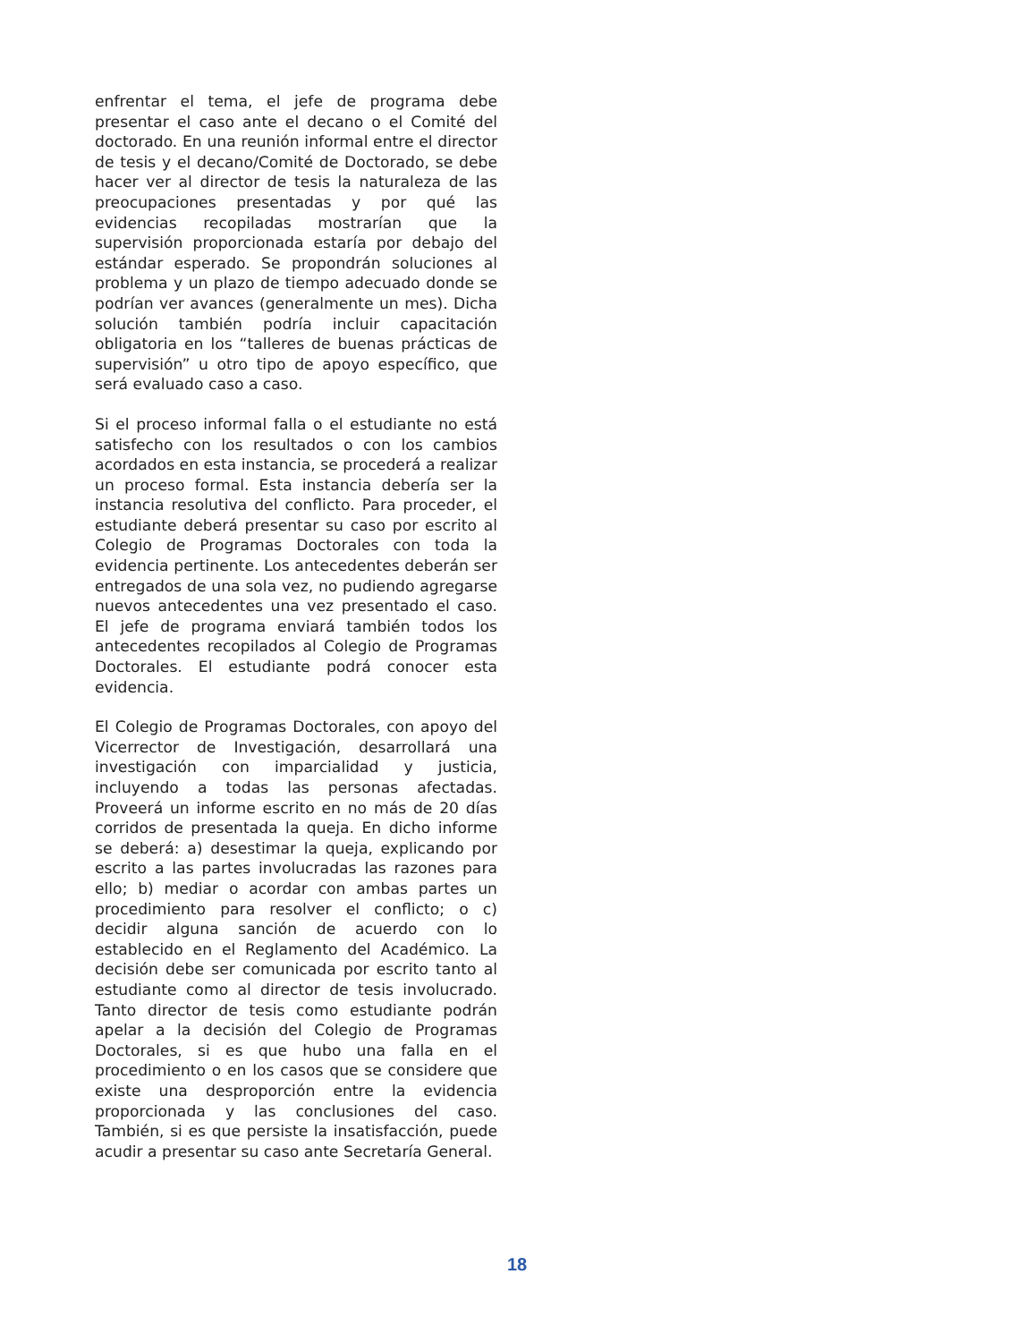enfrentar el tema, el jefe de programa debe presentar el caso ante el decano o el Comité del doctorado. En una reunión informal entre el director de tesis y el decano/Comité de Doctorado, se debe hacer ver al director de tesis la naturaleza de las preocupaciones presentadas y por qué las evidencias recopiladas mostrarían que la supervisión proporcionada estaría por debajo del estándar esperado. Se propondrán soluciones al problema y un plazo de tiempo adecuado donde se podrían ver avances (generalmente un mes). Dicha solución también podría incluir capacitación obligatoria en los “talleres de buenas prácticas de supervisión” u otro tipo de apoyo específico, que será evaluado caso a caso.
Si el proceso informal falla o el estudiante no está satisfecho con los resultados o con los cambios acordados en esta instancia, se procederá a realizar un proceso formal. Esta instancia debería ser la instancia resolutiva del conflicto. Para proceder, el estudiante deberá presentar su caso por escrito al Colegio de Programas Doctorales con toda la evidencia pertinente. Los antecedentes deberán ser entregados de una sola vez, no pudiendo agregarse nuevos antecedentes una vez presentado el caso. El jefe de programa enviará también todos los antecedentes recopilados al Colegio de Programas Doctorales. El estudiante podrá conocer esta evidencia.
El Colegio de Programas Doctorales, con apoyo del Vicerrector de Investigación, desarrollará una investigación con imparcialidad y justicia, incluyendo a todas las personas afectadas. Proveerá un informe escrito en no más de 20 días corridos de presentada la queja. En dicho informe se deberá: a) desestimar la queja, explicando por escrito a las partes involucradas las razones para ello; b) mediar o acordar con ambas partes un procedimiento para resolver el conflicto; o c) decidir alguna sanción de acuerdo con lo establecido en el Reglamento del Académico. La decisión debe ser comunicada por escrito tanto al estudiante como al director de tesis involucrado. Tanto director de tesis como estudiante podrán apelar a la decisión del Colegio de Programas Doctorales, si es que hubo una falla en el procedimiento o en los casos que se considere que existe una desproporción entre la evidencia proporcionada y las conclusiones del caso. También, si es que persiste la insatisfacción, puede acudir a presentar su caso ante Secretaría General.
18